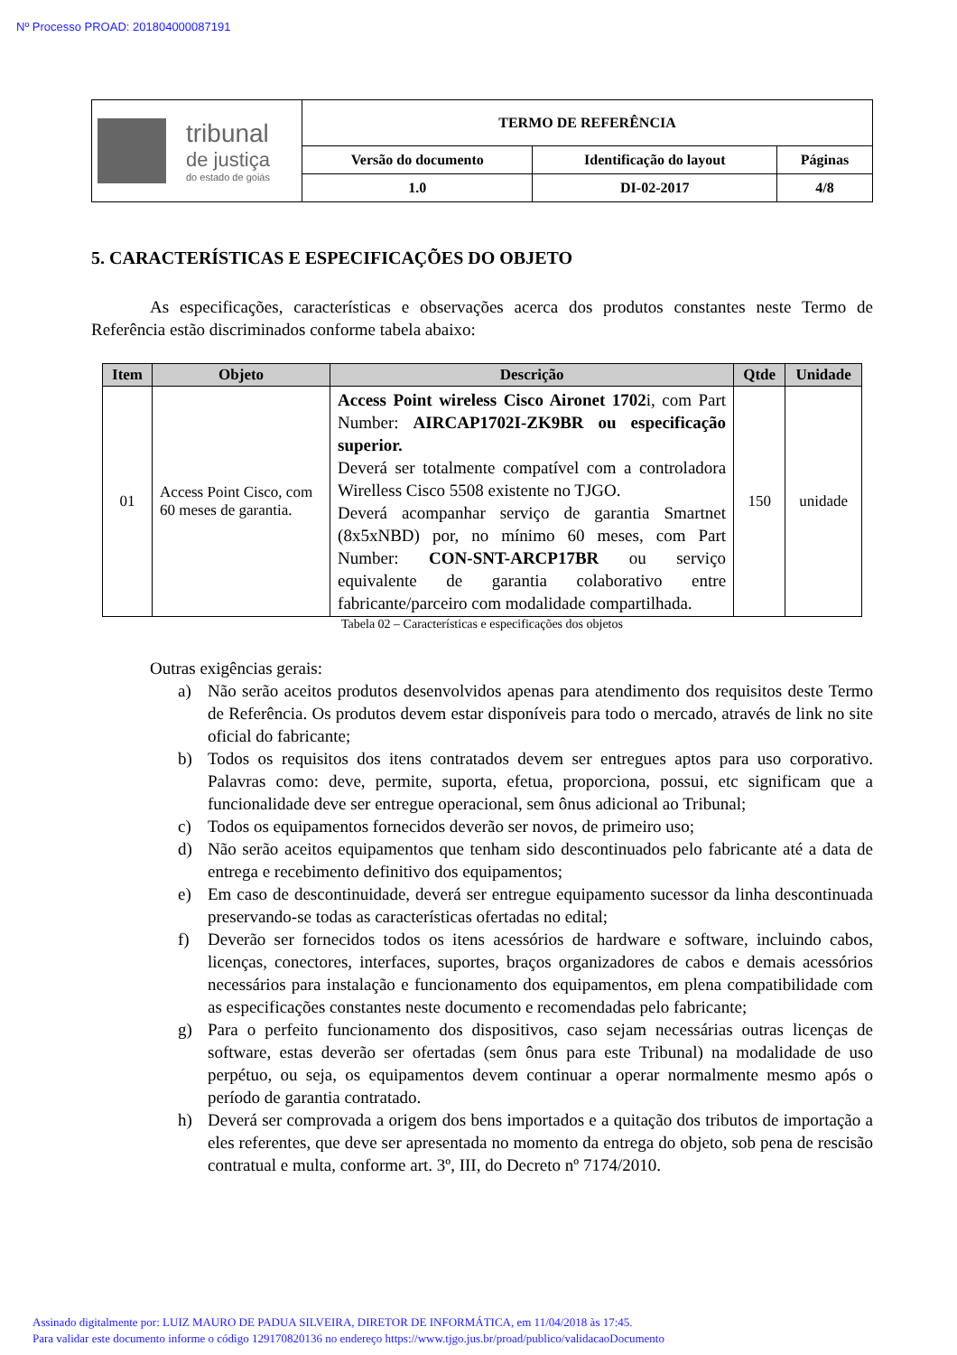Nº Processo PROAD: 201804000087191
| tribunal de justiça do estado de goiás | TERMO DE REFERÊNCIA | | |
| | Versão do documento | Identificação do layout | Páginas |
| | 1.0 | DI-02-2017 | 4/8 |
5. CARACTERÍSTICAS E ESPECIFICAÇÕES DO OBJETO
As especificações, características e observações acerca dos produtos constantes neste Termo de Referência estão discriminados conforme tabela abaixo:
| Item | Objeto | Descrição | Qtde | Unidade |
| --- | --- | --- | --- | --- |
| 01 | Access Point Cisco, com 60 meses de garantia. | Access Point wireless Cisco Aironet 1702 i, com Part Number: AIRCAP1702I-ZK9BR ou especificação superior. Deverá ser totalmente compatível com a controladora Wirelless Cisco 5508 existente no TJGO. Deverá acompanhar serviço de garantia Smartnet (8x5xNBD) por, no mínimo 60 meses, com Part Number: CON-SNT-ARCP17BR ou serviço equivalente de garantia colaborativo entre fabricante/parceiro com modalidade compartilhada. | 150 | unidade |
Tabela 02 – Características e especificações dos objetos
Outras exigências gerais:
a) Não serão aceitos produtos desenvolvidos apenas para atendimento dos requisitos deste Termo de Referência. Os produtos devem estar disponíveis para todo o mercado, através de link no site oficial do fabricante;
b) Todos os requisitos dos itens contratados devem ser entregues aptos para uso corporativo. Palavras como: deve, permite, suporta, efetua, proporciona, possui, etc significam que a funcionalidade deve ser entregue operacional, sem ônus adicional ao Tribunal;
c) Todos os equipamentos fornecidos deverão ser novos, de primeiro uso;
d) Não serão aceitos equipamentos que tenham sido descontinuados pelo fabricante até a data de entrega e recebimento definitivo dos equipamentos;
e) Em caso de descontinuidade, deverá ser entregue equipamento sucessor da linha descontinuada preservando-se todas as características ofertadas no edital;
f) Deverão ser fornecidos todos os itens acessórios de hardware e software, incluindo cabos, licenças, conectores, interfaces, suportes, braços organizadores de cabos e demais acessórios necessários para instalação e funcionamento dos equipamentos, em plena compatibilidade com as especificações constantes neste documento e recomendadas pelo fabricante;
g) Para o perfeito funcionamento dos dispositivos, caso sejam necessárias outras licenças de software, estas deverão ser ofertadas (sem ônus para este Tribunal) na modalidade de uso perpétuo, ou seja, os equipamentos devem continuar a operar normalmente mesmo após o período de garantia contratado.
h) Deverá ser comprovada a origem dos bens importados e a quitação dos tributos de importação a eles referentes, que deve ser apresentada no momento da entrega do objeto, sob pena de rescisão contratual e multa, conforme art. 3º, III, do Decreto nº 7174/2010.
Assinado digitalmente por: LUIZ MAURO DE PADUA SILVEIRA, DIRETOR DE INFORMÁTICA, em 11/04/2018 às 17:45.
Para validar este documento informe o código 129170820136 no endereço https://www.tjgo.jus.br/proad/publico/validacaoDocumento